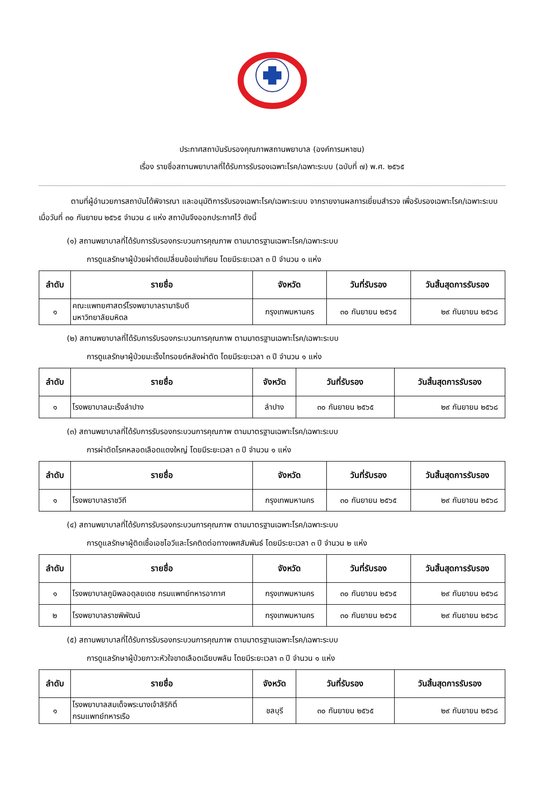ประกาศสถาบันรับรองคุณภาพสถานพยาบาล (องค์การมหาชน)
เรื่อง รายชื่อสถานพยาบาลที่ได้รับการรับรองเฉพาะโรค/เฉพาะระบบ (ฉบับที่ ๗) พ.ศ. ๒๕๖๕
ตามที่ผู้อำนวยการสถาบันได้พิจารณา และอนุมัติการรับรองเฉพาะโรค/เฉพาะระบบ จากรายงานผลการเยี่ยมสำรวจ เพื่อรับรองเฉพาะโรค/เฉพาะระบบ เมื่อวันที่ ๓๐ กันยายน ๒๕๖๕ จำนวน ๘ แห่ง สถาบันจึงออกประกาศไว้ ดังนี้
(๑) สถานพยาบาลที่ได้รับการรับรองกระบวนการคุณภาพ ตามมาตรฐานเฉพาะโรค/เฉพาะระบบ
การดูแลรักษาผู้ป่วยผ่าตัดเปลี่ยนข้อเข่าเทียม โดยมีระยะเวลา ๓ ปี จำนวน ๑ แห่ง
| ลำดับ | รายชื่อ | จังหวัด | วันที่รับรอง | วันสิ้นสุดการรับรอง |
| --- | --- | --- | --- | --- |
| ๑ | คณะแพทยศาสตร์โรงพยาบาลรามาธิบดี มหาวิทยาลัยมหิดล | กรุงเทพมหานคร | ๓๐ กันยายน ๒๕๖๕ | ๒๙ กันยายน ๒๕๖๘ |
(๒) สถานพยาบาลที่ได้รับการรับรองกระบวนการคุณภาพ ตามมาตรฐานเฉพาะโรค/เฉพาะระบบ
การดูแลรักษาผู้ป่วยมะเร็งไทรอยด์หลังผ่าตัด โดยมีระยะเวลา ๓ ปี จำนวน ๑ แห่ง
| ลำดับ | รายชื่อ | จังหวัด | วันที่รับรอง | วันสิ้นสุดการรับรอง |
| --- | --- | --- | --- | --- |
| ๑ | โรงพยาบาลมะเร็งลำปาง | ลำปาง | ๓๐ กันยายน ๒๕๖๕ | ๒๙ กันยายน ๒๕๖๘ |
(๓) สถานพยาบาลที่ได้รับการรับรองกระบวนการคุณภาพ ตามมาตรฐานเฉพาะโรค/เฉพาะระบบ
การผ่าตัดโรคหลอดเลือดแดงใหญ่ โดยมีระยะเวลา ๓ ปี จำนวน ๑ แห่ง
| ลำดับ | รายชื่อ | จังหวัด | วันที่รับรอง | วันสิ้นสุดการรับรอง |
| --- | --- | --- | --- | --- |
| ๑ | โรงพยาบาลราชวิถี | กรุงเทพมหานคร | ๓๐ กันยายน ๒๕๖๕ | ๒๙ กันยายน ๒๕๖๘ |
(๔) สถานพยาบาลที่ได้รับการรับรองกระบวนการคุณภาพ ตามมาตรฐานเฉพาะโรค/เฉพาะระบบ
การดูแลรักษาผู้ติดเชื้อเอชไอวีและโรคติดต่อทางเพศสัมพันธ์ โดยมีระยะเวลา ๓ ปี จำนวน ๒ แห่ง
| ลำดับ | รายชื่อ | จังหวัด | วันที่รับรอง | วันสิ้นสุดการรับรอง |
| --- | --- | --- | --- | --- |
| ๑ | โรงพยาบาลภูมิพลอดุลยเดช กรมแพทย์ทหารอากาศ | กรุงเทพมหานคร | ๓๐ กันยายน ๒๕๖๕ | ๒๙ กันยายน ๒๕๖๘ |
| ๒ | โรงพยาบาลราชพิพัฒน์ | กรุงเทพมหานคร | ๓๐ กันยายน ๒๕๖๕ | ๒๙ กันยายน ๒๕๖๘ |
(๕) สถานพยาบาลที่ได้รับการรับรองกระบวนการคุณภาพ ตามมาตรฐานเฉพาะโรค/เฉพาะระบบ
การดูแลรักษาผู้ป่วยภาวะหัวใจขาดเลือดเฉียบพลัน โดยมีระยะเวลา ๓ ปี จำนวน ๑ แห่ง
| ลำดับ | รายชื่อ | จังหวัด | วันที่รับรอง | วันสิ้นสุดการรับรอง |
| --- | --- | --- | --- | --- |
| ๑ | โรงพยาบาลสมเด็จพระนางเจ้าสิริกิติ์ กรมแพทย์ทหารเรือ | ชลบุรี | ๓๐ กันยายน ๒๕๖๕ | ๒๙ กันยายน ๒๕๖๘ |